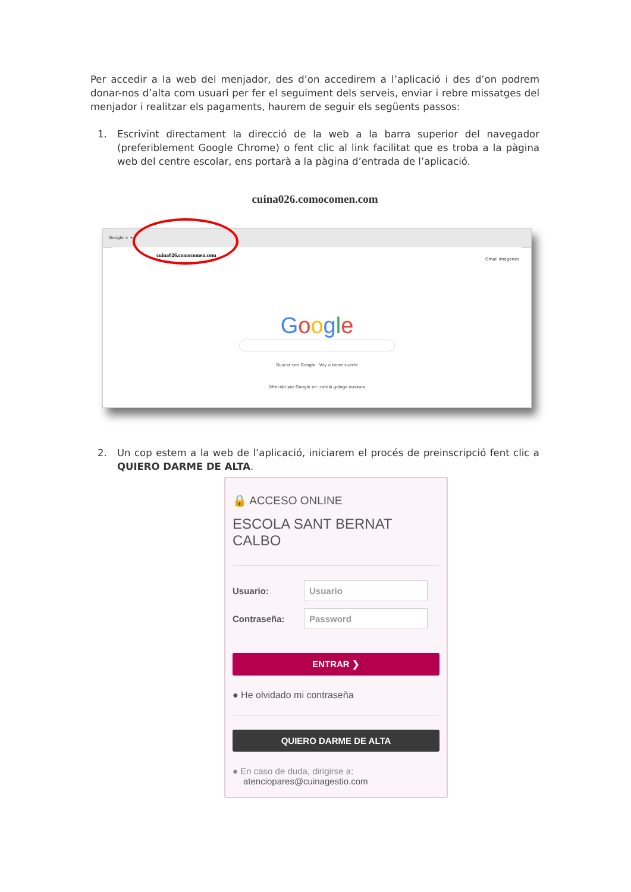Per accedir a la web del menjador, des d’on accedirem a l’aplicació i des d’on podrem donar-nos d’alta com usuari per fer el seguiment dels serveis, enviar i rebre missatges del menjador i realitzar els pagaments, haurem de seguir els següents passos:
1. Escrivint directament la direcció de la web a la barra superior del navegador (preferiblement Google Chrome) o fent clic al link facilitat que es troba a la pàgina web del centre escolar, ens portarà a la pàgina d’entrada de l’aplicació.
cuina026.comocomen.com
Google × +
cuina026.comocomen.com
Gmail Imágenes
Google
Buscar con Google Voy a tener suerte
Ofrecido por Google en: català galego euskara
2. Un cop estem a la web de l’aplicació, iniciarem el procés de preinscripció fent clic a QUIERO DARME DE ALTA.
🔒 ACCESO ONLINE
ESCOLA SANT BERNAT CALBO
Usuario:
Usuario
Contraseña:
Password
ENTRAR ❯
● He olvidado mi contraseña
QUIERO DARME DE ALTA
● En caso de duda, dirigirse a:
atenciopares@cuinagestio.com